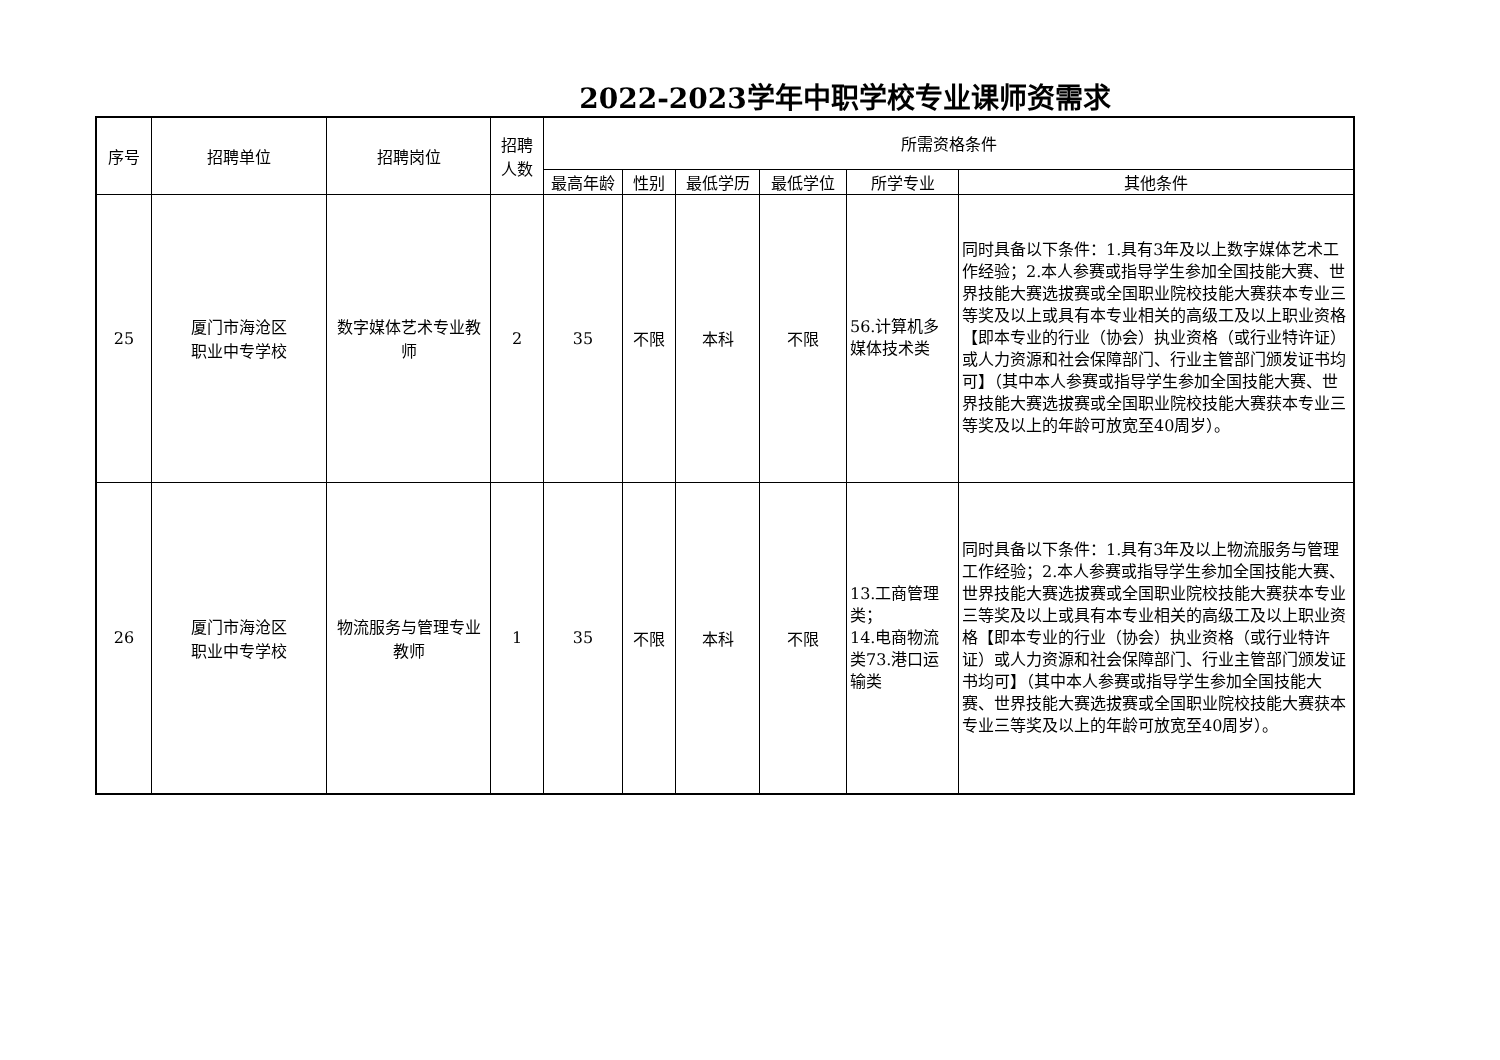2022-2023学年中职学校专业课师资需求
| 序号 | 招聘单位 | 招聘岗位 | 招聘人数 | 所需资格条件 | | | | | |
| --- | --- | --- | --- | --- | --- | --- | --- | --- | --- |
| | | | | 最高年龄 | 性别 | 最低学历 | 最低学位 | 所学专业 | 其他条件 |
| 25 | 厦门市海沧区 职业中专学校 | 数字媒体艺术专业教师 | 2 | 35 | 不限 | 本科 | 不限 | 56.计算机多媒体技术类 | 同时具备以下条件：1.具有3年及以上数字媒体艺术工作经验；2.本人参赛或指导学生参加全国技能大赛、世界技能大赛选拔赛或全国职业院校技能大赛获本专业三等奖及以上或具有本专业相关的高级工及以上职业资格【即本专业的行业（协会）执业资格（或行业特许证）或人力资源和社会保障部门、行业主管部门颁发证书均可】（其中本人参赛或指导学生参加全国技能大赛、世界技能大赛选拔赛或全国职业院校技能大赛获本专业三等奖及以上的年龄可放宽至40周岁）。 |
| 26 | 厦门市海沧区 职业中专学校 | 物流服务与管理专业教师 | 1 | 35 | 不限 | 本科 | 不限 | 13.工商管理类； 14.电商物流类73.港口运输类 | 同时具备以下条件：1.具有3年及以上物流服务与管理工作经验；2.本人参赛或指导学生参加全国技能大赛、世界技能大赛选拔赛或全国职业院校技能大赛获本专业三等奖及以上或具有本专业相关的高级工及以上职业资格【即本专业的行业（协会）执业资格（或行业特许证）或人力资源和社会保障部门、行业主管部门颁发证书均可】（其中本人参赛或指导学生参加全国技能大赛、世界技能大赛选拔赛或全国职业院校技能大赛获本专业三等奖及以上的年龄可放宽至40周岁）。 |